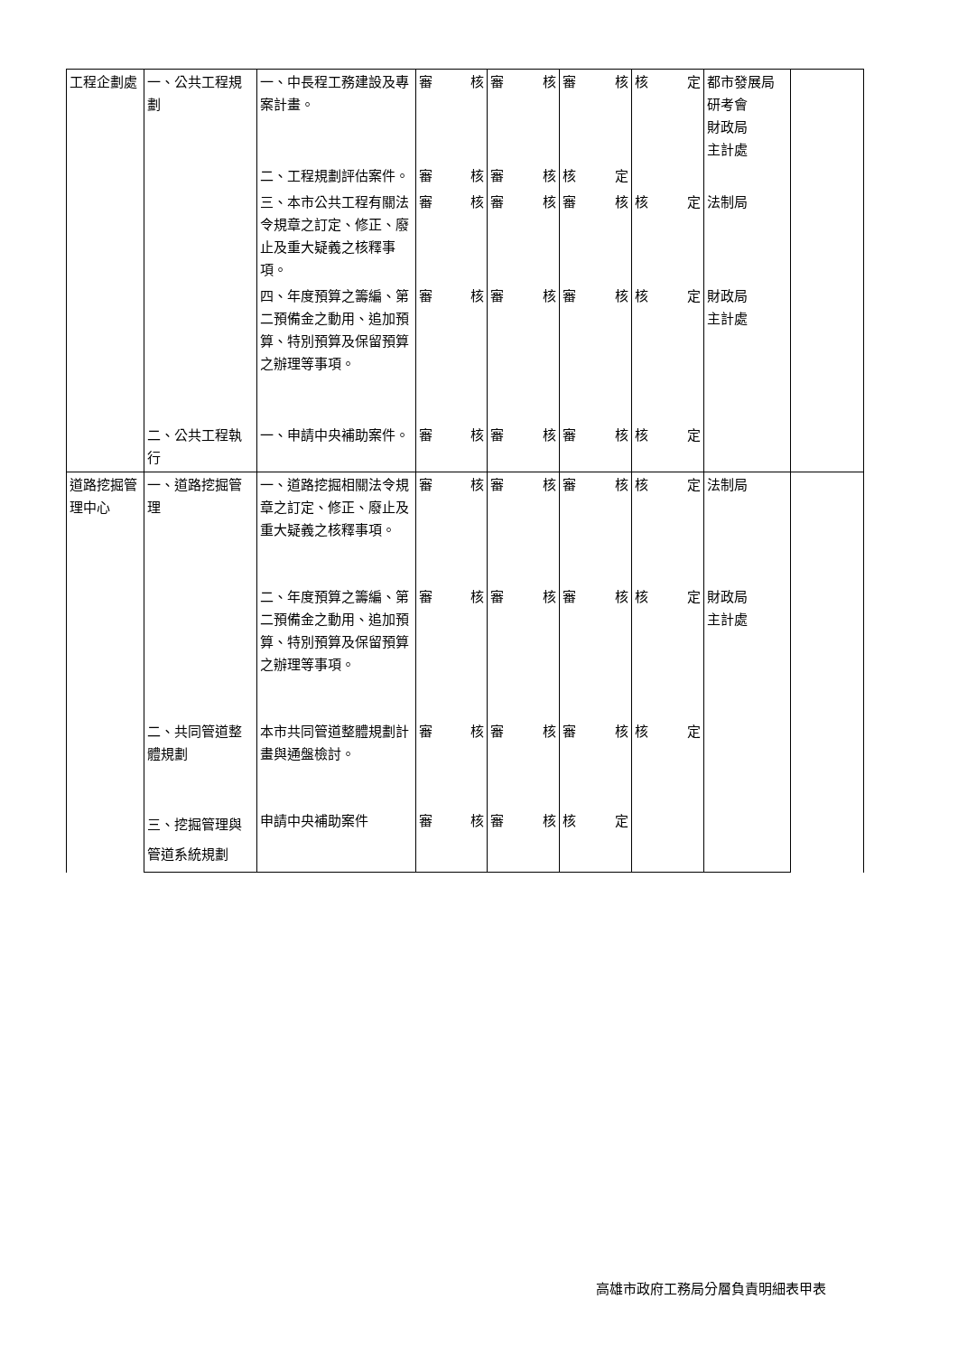| 工程企劃處 | 一、公共工程規劃 | 一、中長程工務建設及專案計畫。 | 審 核 | 審 核 | 審 核 | 核 定 | 都市發展局 研考會 財政局 主計處 | |
| | | 二、工程規劃評估案件。 | 審 核 | 審 核 | 核 定 | | | |
| | | 三、本市公共工程有關法令規章之訂定、修正、廢止及重大疑義之核釋事項。 | 審 核 | 審 核 | 審 核 | 核 定 | 法制局 | |
| | | 四、年度預算之籌編、第二預備金之動用、追加預算、特別預算及保留預算之辦理等事項。 | 審 核 | 審 核 | 審 核 | 核 定 | 財政局 主計處 | |
| | 二、公共工程執行 | 一、申請中央補助案件。 | 審 核 | 審 核 | 審 核 | 核 定 | | |
| 道路挖掘管理中心 | 一、道路挖掘管理 | 一、道路挖掘相關法令規章之訂定、修正、廢止及重大疑義之核釋事項。 | 審 核 | 審 核 | 審 核 | 核 定 | 法制局 | |
| | | 二、年度預算之籌編、第二預備金之動用、追加預算、特別預算及保留預算之辦理等事項。 | 審 核 | 審 核 | 審 核 | 核 定 | 財政局 主計處 | |
| | 二、共同管道整體規劃 | 本市共同管道整體規劃計畫與通盤檢討。 | 審 核 | 審 核 | 審 核 | 核 定 | | |
| | 三、挖掘管理與管道系統規劃 | 申請中央補助案件 | 審 核 | 審 核 | 核 定 | | | |
高雄市政府工務局分層負責明細表甲表